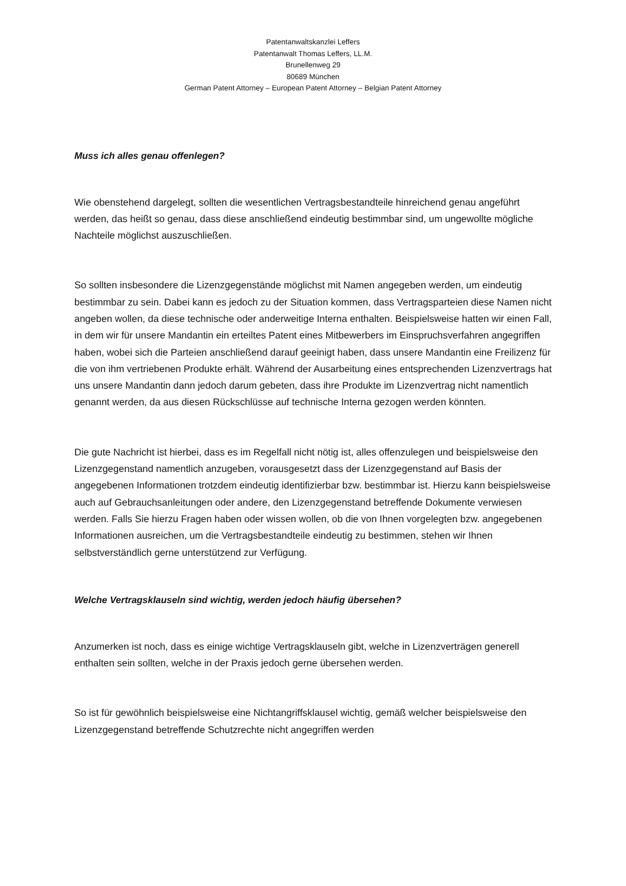Patentanwaltskanzlei Leffers
Patentanwalt Thomas Leffers, LL.M.
Brunellenweg 29
80689 München
German Patent Attorney – European Patent Attorney – Belgian Patent Attorney
Muss ich alles genau offenlegen?
Wie obenstehend dargelegt, sollten die wesentlichen Vertragsbestandteile hinreichend genau angeführt werden, das heißt so genau, dass diese anschließend eindeutig bestimmbar sind, um ungewollte mögliche Nachteile möglichst auszuschließen.
So sollten insbesondere die Lizenzgegenstände möglichst mit Namen angegeben werden, um eindeutig bestimmbar zu sein. Dabei kann es jedoch zu der Situation kommen, dass Vertragsparteien diese Namen nicht angeben wollen, da diese technische oder anderweitige Interna enthalten. Beispielsweise hatten wir einen Fall, in dem wir für unsere Mandantin ein erteiltes Patent eines Mitbewerbers im Einspruchsverfahren angegriffen haben, wobei sich die Parteien anschließend darauf geeinigt haben, dass unsere Mandantin eine Freilizenz für die von ihm vertriebenen Produkte erhält. Während der Ausarbeitung eines entsprechenden Lizenzvertrags hat uns unsere Mandantin dann jedoch darum gebeten, dass ihre Produkte im Lizenzvertrag nicht namentlich genannt werden, da aus diesen Rückschlüsse auf technische Interna gezogen werden könnten.
Die gute Nachricht ist hierbei, dass es im Regelfall nicht nötig ist, alles offenzulegen und beispielsweise den Lizenzgegenstand namentlich anzugeben, vorausgesetzt dass der Lizenzgegenstand auf Basis der angegebenen Informationen trotzdem eindeutig identifizierbar bzw. bestimmbar ist. Hierzu kann beispielsweise auch auf Gebrauchsanleitungen oder andere, den Lizenzgegenstand betreffende Dokumente verwiesen werden. Falls Sie hierzu Fragen haben oder wissen wollen, ob die von Ihnen vorgelegten bzw. angegebenen Informationen ausreichen, um die Vertragsbestandteile eindeutig zu bestimmen, stehen wir Ihnen selbstverständlich gerne unterstützend zur Verfügung.
Welche Vertragsklauseln sind wichtig, werden jedoch häufig übersehen?
Anzumerken ist noch, dass es einige wichtige Vertragsklauseln gibt, welche in Lizenzverträgen generell enthalten sein sollten, welche in der Praxis jedoch gerne übersehen werden.
So ist für gewöhnlich beispielsweise eine Nichtangriffsklausel wichtig, gemäß welcher beispielsweise den Lizenzgegenstand betreffende Schutzrechte nicht angegriffen werden